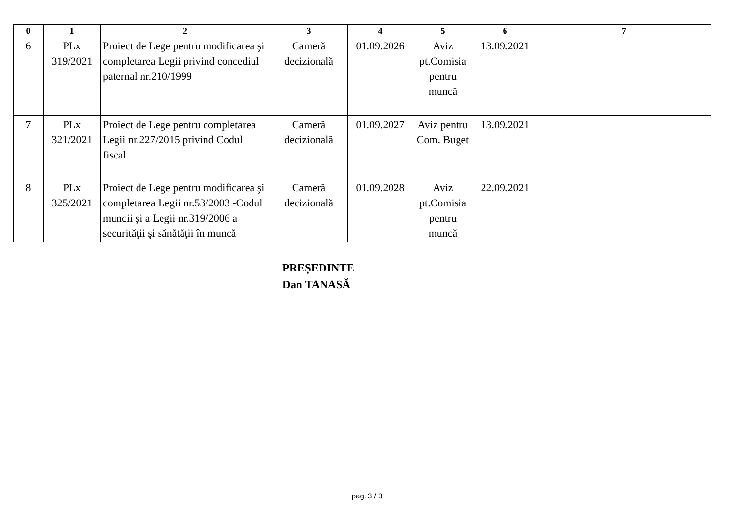| 0 | 1 | 2 | 3 | 4 | 5 | 6 | 7 |
| --- | --- | --- | --- | --- | --- | --- | --- |
| 6 | PLx 319/2021 | Proiect de Lege pentru modificarea şi completarea Legii privind concediul paternal nr.210/1999 | Cameră decizională | 01.09.2026 | Aviz pt.Comisia pentru muncă | 13.09.2021 | |
| 7 | PLx 321/2021 | Proiect de Lege pentru completarea Legii nr.227/2015 privind Codul fiscal | Cameră decizională | 01.09.2027 | Aviz pentru Com. Buget | 13.09.2021 | |
| 8 | PLx 325/2021 | Proiect de Lege pentru modificarea şi completarea Legii nr.53/2003 -Codul muncii şi a Legii nr.319/2006 a securităţii şi sănătăţii în muncă | Cameră decizională | 01.09.2028 | Aviz pt.Comisia pentru muncă | 22.09.2021 | |
PREȘEDINTE
Dan TANASĂ
pag. 3 / 3